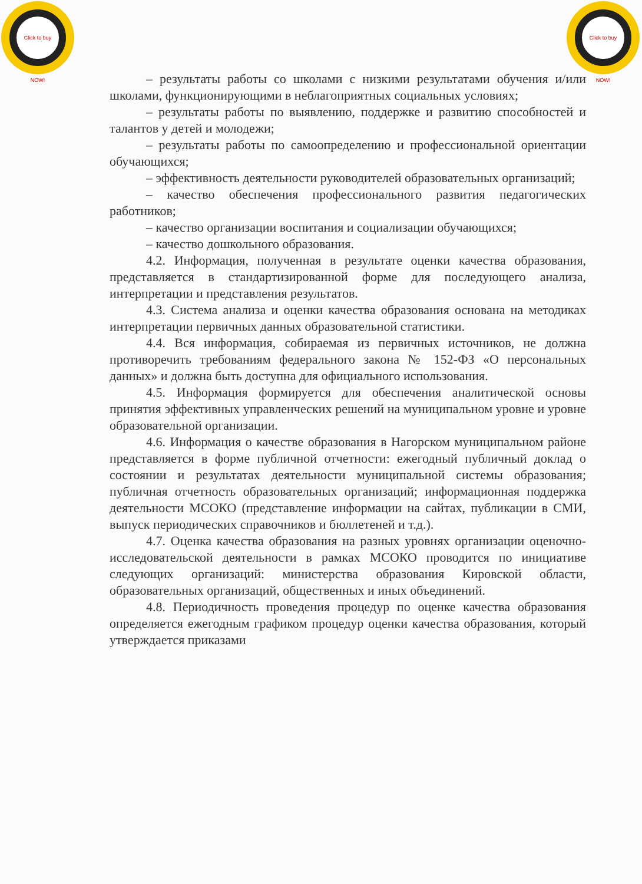Click to buy NOW!
Click to buy NOW!
– результаты работы со школами с низкими результатами обучения и/или школами, функционирующими в неблагоприятных социальных условиях;
– результаты работы по выявлению, поддержке и развитию способностей и талантов у детей и молодежи;
– результаты работы по самоопределению и профессиональной ориентации обучающихся;
– эффективность деятельности руководителей образовательных организаций;
– качество обеспечения профессионального развития педагогических работников;
– качество организации воспитания и социализации обучающихся;
– качество дошкольного образования.
4.2. Информация, полученная в результате оценки качества образования, представляется в стандартизированной форме для последующего анализа, интерпретации и представления результатов.
4.3. Система анализа и оценки качества образования основана на методиках интерпретации первичных данных образовательной статистики.
4.4. Вся информация, собираемая из первичных источников, не должна противоречить требованиям федерального закона № 152-ФЗ «О персональных данных» и должна быть доступна для официального использования.
4.5. Информация формируется для обеспечения аналитической основы принятия эффективных управленческих решений на муниципальном уровне и уровне образовательной организации.
4.6. Информация о качестве образования в Нагорском муниципальном районе представляется в форме публичной отчетности: ежегодный публичный доклад о состоянии и результатах деятельности муниципальной системы образования; публичная отчетность образовательных организаций; информационная поддержка деятельности МСОКО (представление информации на сайтах, публикации в СМИ, выпуск периодических справочников и бюллетеней и т.д.).
4.7. Оценка качества образования на разных уровнях организации оценочно-исследовательской деятельности в рамках МСОКО проводится по инициативе следующих организаций: министерства образования Кировской области, образовательных организаций, общественных и иных объединений.
4.8. Периодичность проведения процедур по оценке качества образования определяется ежегодным графиком процедур оценки качества образования, который утверждается приказами